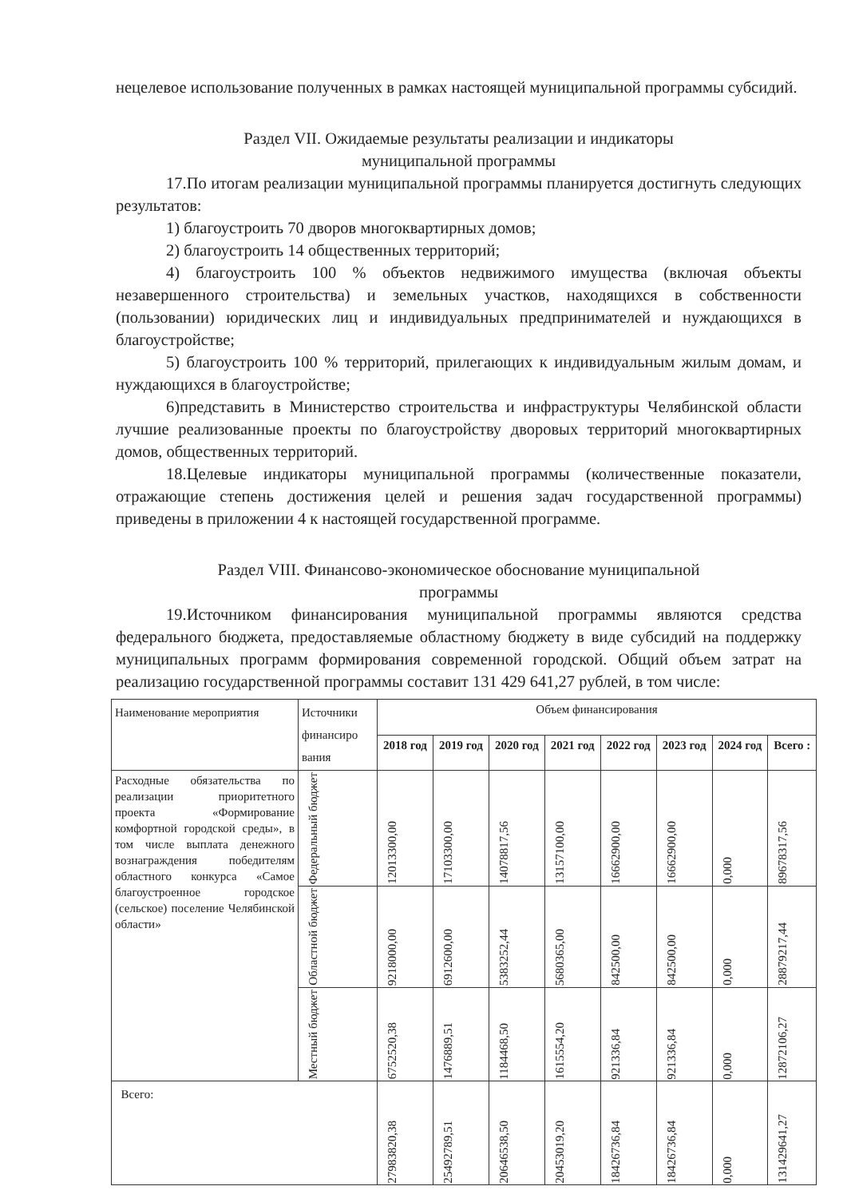нецелевое использование полученных в рамках настоящей муниципальной программы субсидий.
Раздел VII. Ожидаемые результаты реализации и индикаторы
муниципальной программы
17.По итогам реализации муниципальной программы планируется достигнуть следующих результатов:
1) благоустроить 70 дворов многоквартирных домов;
2) благоустроить 14 общественных территорий;
4) благоустроить 100 % объектов недвижимого имущества (включая объекты незавершенного строительства) и земельных участков, находящихся в собственности (пользовании) юридических лиц и индивидуальных предпринимателей и нуждающихся в благоустройстве;
5) благоустроить 100 % территорий, прилегающих к индивидуальным жилым домам, и нуждающихся в благоустройстве;
6)представить в Министерство строительства и инфраструктуры Челябинской области лучшие реализованные проекты по благоустройству дворовых территорий многоквартирных домов, общественных территорий.
18.Целевые индикаторы муниципальной программы (количественные показатели, отражающие степень достижения целей и решения задач государственной программы) приведены в приложении 4 к настоящей государственной программе.
Раздел VIII. Финансово-экономическое обоснование муниципальной
программы
19.Источником финансирования муниципальной программы являются средства федерального бюджета, предоставляемые областному бюджету в виде субсидий на поддержку муниципальных программ формирования современной городской. Общий объем затрат на реализацию государственной программы составит 131 429 641,27 рублей, в том числе:
| Наименование мероприятия | Источники финансиро вания | Объем финансирования | | | | | | | |
| | | 2018 год | 2019 год | 2020 год | 2021 год | 2022 год | 2023 год | 2024 год | Всего : |
| Расходные обязательства по реализации приоритетного проекта «Формирование комфортной городской среды», в том числе выплата денежного вознаграждения победителям областного конкурса «Самое благоустроенное городское (сельское) поселение Челябинской области» | Федеральный бюджет | 12013300,00 | 17103300,00 | 14078817,56 | 13157100,00 | 16662900,00 | 16662900,00 | 0,000 | 89678317,56 |
| | Областной бюджет | 9218000,00 | 6912600,00 | 5383252,44 | 5680365,00 | 842500,00 | 842500,00 | 0,000 | 28879217,44 |
| | Местный бюджет | 6752520,38 | 1476889,51 | 1184468,50 | 1615554,20 | 921336,84 | 921336,84 | 0,000 | 12872106,27 |
| Всего: | | 27983820,38 | 25492789,51 | 20646538,50 | 20453019,20 | 18426736,84 | 18426736,84 | 0,000 | 131429641,27 |